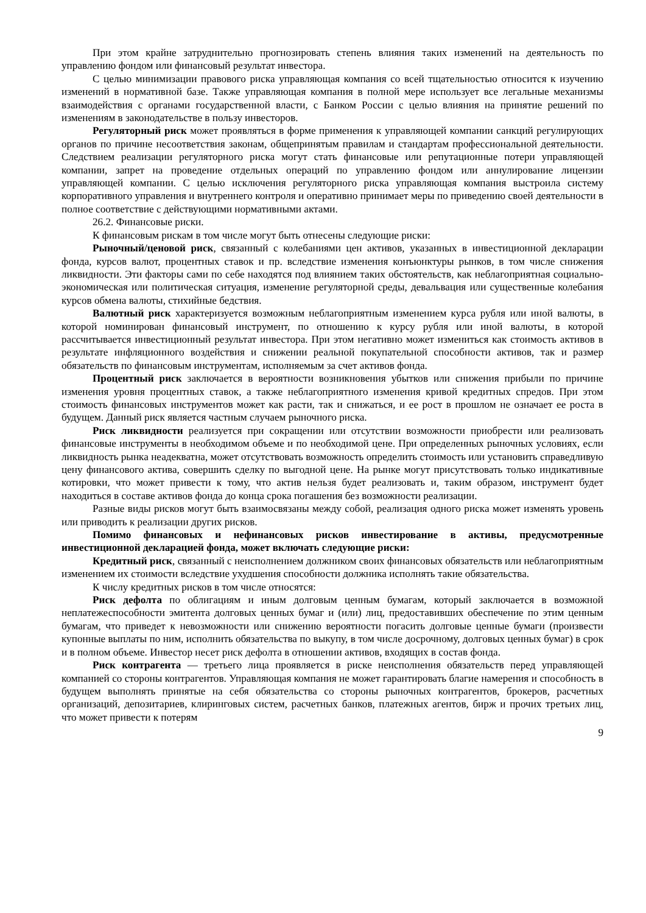При этом крайне затруднительно прогнозировать степень влияния таких изменений на деятельность по управлению фондом или финансовый результат инвестора.
С целью минимизации правового риска управляющая компания со всей тщательностью относится к изучению изменений в нормативной базе. Также управляющая компания в полной мере использует все легальные механизмы взаимодействия с органами государственной власти, с Банком России с целью влияния на принятие решений по изменениям в законодательстве в пользу инвесторов.
Регуляторный риск может проявляться в форме применения к управляющей компании санкций регулирующих органов по причине несоответствия законам, общепринятым правилам и стандартам профессиональной деятельности. Следствием реализации регуляторного риска могут стать финансовые или репутационные потери управляющей компании, запрет на проведение отдельных операций по управлению фондом или аннулирование лицензии управляющей компании. С целью исключения регуляторного риска управляющая компания выстроила систему корпоративного управления и внутреннего контроля и оперативно принимает меры по приведению своей деятельности в полное соответствие с действующими нормативными актами.
26.2. Финансовые риски.
К финансовым рискам в том числе могут быть отнесены следующие риски:
Рыночный/ценовой риск, связанный с колебаниями цен активов, указанных в инвестиционной декларации фонда, курсов валют, процентных ставок и пр. вследствие изменения конъюнктуры рынков, в том числе снижения ликвидности. Эти факторы сами по себе находятся под влиянием таких обстоятельств, как неблагоприятная социально-экономическая или политическая ситуация, изменение регуляторной среды, девальвация или существенные колебания курсов обмена валюты, стихийные бедствия.
Валютный риск характеризуется возможным неблагоприятным изменением курса рубля или иной валюты, в которой номинирован финансовый инструмент, по отношению к курсу рубля или иной валюты, в которой рассчитывается инвестиционный результат инвестора. При этом негативно может измениться как стоимость активов в результате инфляционного воздействия и снижении реальной покупательной способности активов, так и размер обязательств по финансовым инструментам, исполняемым за счет активов фонда.
Процентный риск заключается в вероятности возникновения убытков или снижения прибыли по причине изменения уровня процентных ставок, а также неблагоприятного изменения кривой кредитных спредов. При этом стоимость финансовых инструментов может как расти, так и снижаться, и ее рост в прошлом не означает ее роста в будущем. Данный риск является частным случаем рыночного риска.
Риск ликвидности реализуется при сокращении или отсутствии возможности приобрести или реализовать финансовые инструменты в необходимом объеме и по необходимой цене. При определенных рыночных условиях, если ликвидность рынка неадекватна, может отсутствовать возможность определить стоимость или установить справедливую цену финансового актива, совершить сделку по выгодной цене. На рынке могут присутствовать только индикативные котировки, что может привести к тому, что актив нельзя будет реализовать и, таким образом, инструмент будет находиться в составе активов фонда до конца срока погашения без возможности реализации.
Разные виды рисков могут быть взаимосвязаны между собой, реализация одного риска может изменять уровень или приводить к реализации других рисков.
Помимо финансовых и нефинансовых рисков инвестирование в активы, предусмотренные инвестиционной декларацией фонда, может включать следующие риски:
Кредитный риск, связанный с неисполнением должником своих финансовых обязательств или неблагоприятным изменением их стоимости вследствие ухудшения способности должника исполнять такие обязательства.
К числу кредитных рисков в том числе относятся:
Риск дефолта по облигациям и иным долговым ценным бумагам, который заключается в возможной неплатежеспособности эмитента долговых ценных бумаг и (или) лиц, предоставивших обеспечение по этим ценным бумагам, что приведет к невозможности или снижению вероятности погасить долговые ценные бумаги (произвести купонные выплаты по ним, исполнить обязательства по выкупу, в том числе досрочному, долговых ценных бумаг) в срок и в полном объеме. Инвестор несет риск дефолта в отношении активов, входящих в состав фонда.
Риск контрагента — третьего лица проявляется в риске неисполнения обязательств перед управляющей компанией со стороны контрагентов. Управляющая компания не может гарантировать благие намерения и способность в будущем выполнять принятые на себя обязательства со стороны рыночных контрагентов, брокеров, расчетных организаций, депозитариев, клиринговых систем, расчетных банков, платежных агентов, бирж и прочих третьих лиц, что может привести к потерям
9